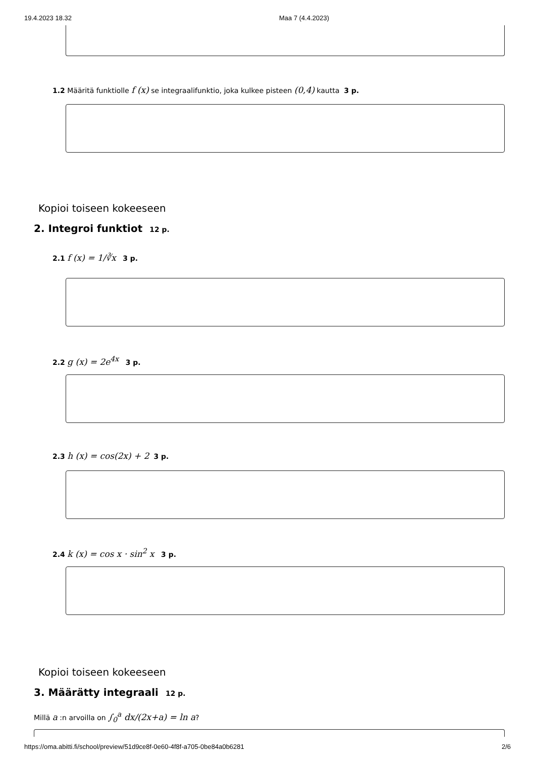19.4.2023 18.32 Maa 7 (4.4.2023)
1.2 Määritä funktiolle f (x) se integraalifunktio, joka kulkee pisteen (0,4) kautta 3 p.
Kopioi toiseen kokeeseen
2. Integroi funktiot 12 p.
2.1 f (x) = 1/∛x 3 p.
2.2 g (x) = 2e<sup>4x</sup> 3 p.
2.3 h (x) = cos(2x) + 2 3 p.
2.4 k (x) = cos x · sin<sup>2</sup> x 3 p.
Kopioi toiseen kokeeseen
3. Määrätty integraali 12 p.
Millä a :n arvoilla on ∫<sub>0</sub><sup>a</sup> dx/(2x+a) = ln a?
https://oma.abitti.fi/school/preview/51d9ce8f-0e60-4f8f-a705-0be84a0b6281 2/6